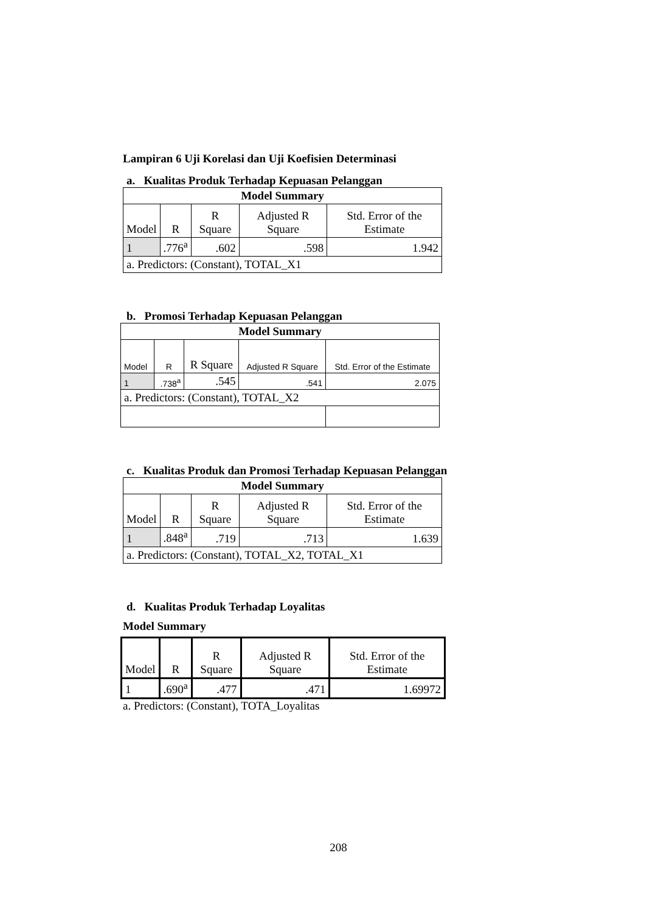Lampiran 6 Uji Korelasi dan Uji Koefisien Determinasi
a. Kualitas Produk Terhadap Kepuasan Pelanggan
| Model Summary | | | | |
| --- | --- | --- | --- | --- |
| Model | R | R Square | Adjusted R Square | Std. Error of the Estimate |
| 1 | .776<sup>a</sup> | .602 | .598 | 1.942 |
| a. Predictors: (Constant), TOTAL_X1 | | | | |
b. Promosi Terhadap Kepuasan Pelanggan
| Model Summary | | | | |
| --- | --- | --- | --- | --- |
| Model | R | R Square | Adjusted R Square | Std. Error of the Estimate |
| 1 | .738<sup>a</sup> | .545 | .541 | 2.075 |
| a. Predictors: (Constant), TOTAL_X2 | | | | |
c. Kualitas Produk dan Promosi Terhadap Kepuasan Pelanggan
| Model Summary | | | | |
| --- | --- | --- | --- | --- |
| Model | R | R Square | Adjusted R Square | Std. Error of the Estimate |
| 1 | .848<sup>a</sup> | .719 | .713 | 1.639 |
| a. Predictors: (Constant), TOTAL_X2, TOTAL_X1 | | | | |
d. Kualitas Produk Terhadap Loyalitas
Model Summary
| Model | R | R Square | Adjusted R Square | Std. Error of the Estimate |
| 1 | .690<sup>a</sup> | .477 | .471 | 1.69972 |
a. Predictors: (Constant), TOTA_Loyalitas
208